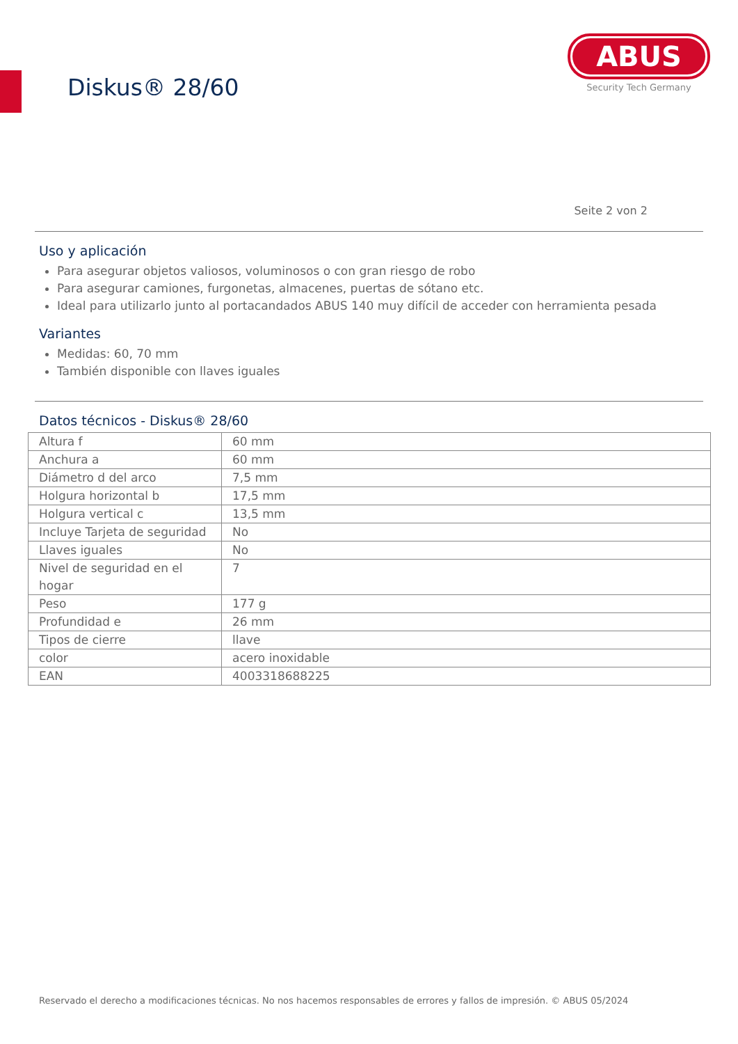Diskus® 28/60
ABUS
Security Tech Germany
Seite 2 von 2
Uso y aplicación
Para asegurar objetos valiosos, voluminosos o con gran riesgo de robo
Para asegurar camiones, furgonetas, almacenes, puertas de sótano etc.
Ideal para utilizarlo junto al portacandados ABUS 140 muy difícil de acceder con herramienta pesada
Variantes
Medidas: 60, 70 mm
También disponible con llaves iguales
Datos técnicos - Diskus® 28/60
| Altura f | 60 mm |
| Anchura a | 60 mm |
| Diámetro d del arco | 7,5 mm |
| Holgura horizontal b | 17,5 mm |
| Holgura vertical c | 13,5 mm |
| Incluye Tarjeta de seguridad | No |
| Llaves iguales | No |
| Nivel de seguridad en el hogar | 7 |
| Peso | 177 g |
| Profundidad e | 26 mm |
| Tipos de cierre | llave |
| color | acero inoxidable |
| EAN | 4003318688225 |
Reservado el derecho a modificaciones técnicas. No nos hacemos responsables de errores y fallos de impresión. © ABUS 05/2024